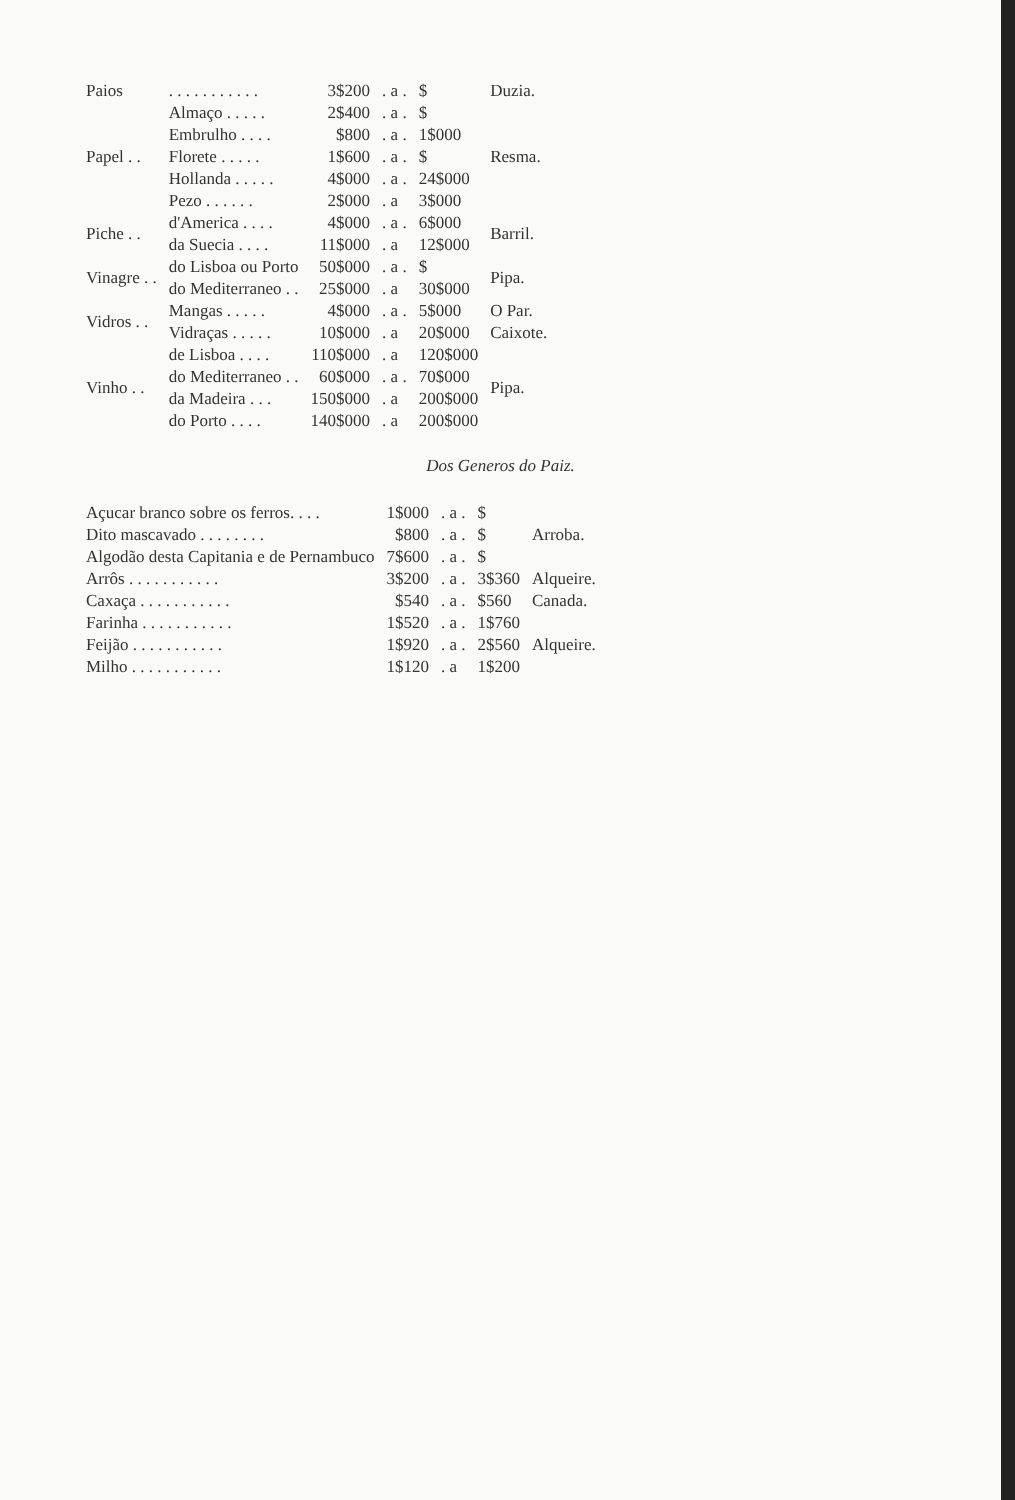| Paios | . . . . . . . . . . . | 3$200 | . a . | $ | Duzia. |
| Papel . . | Almaço . . . . . | 2$400 | . a . | $ | Resma. |
| | Embrulho . . . . | $800 | . a . | 1$000 | |
| | Florete . . . . . | 1$600 | . a . | $ | |
| | Hollanda . . . . . | 4$000 | . a . | 24$000 | |
| | Pezo . . . . . . | 2$000 | . a | 3$000 | |
| Piche . . | d'America . . . . | 4$000 | . a . | 6$000 | Barril. |
| | da Suecia . . . . | 11$000 | . a | 12$000 | |
| Vinagre . . | do Lisboa ou Porto | 50$000 | . a . | $ | Pipa. |
| | do Mediterraneo . . | 25$000 | . a | 30$000 | |
| Vidros . . | Mangas . . . . . | 4$000 | . a . | 5$000 | O Par. |
| | Vidraças . . . . . | 10$000 | . a | 20$000 | Caixote. |
| Vinho . . | de Lisboa . . . . | 110$000 | . a | 120$000 | Pipa. |
| | do Mediterraneo . . | 60$000 | . a . | 70$000 | |
| | da Madeira . . . | 150$000 | . a | 200$000 | |
| | do Porto . . . . | 140$000 | . a | 200$000 | |
Dos Generos do Paiz.
| Açucar branco sobre os ferros. . . . | 1$000 | . a . | $ | Arroba. |
| Dito mascavado . . . . . . . . | $800 | . a . | $ | |
| Algodão desta Capitania e de Pernambuco | 7$600 | . a . | $ | |
| Arrôs . . . . . . . . . . . | 3$200 | . a . | 3$360 | Alqueire. |
| Caxaça . . . . . . . . . . . | $540 | . a . | $560 | Canada. |
| Farinha . . . . . . . . . . . | 1$520 | . a . | 1$760 | Alqueire. |
| Feijão . . . . . . . . . . . | 1$920 | . a . | 2$560 | |
| Milho . . . . . . . . . . . | 1$120 | . a | 1$200 | |